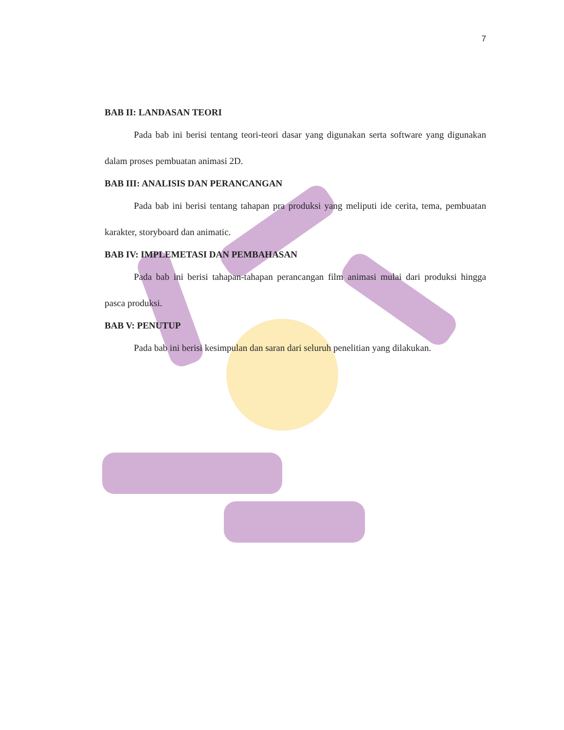7
BAB II: LANDASAN TEORI
Pada bab ini berisi tentang teori-teori dasar yang digunakan serta software yang digunakan dalam proses pembuatan animasi 2D.
BAB III: ANALISIS DAN PERANCANGAN
Pada bab ini berisi tentang tahapan pra produksi yang meliputi ide cerita, tema, pembuatan karakter, storyboard dan animatic.
BAB IV: IMPLEMETASI DAN PEMBAHASAN
Pada bab ini berisi tahapan-tahapan perancangan film animasi mulai dari produksi hingga pasca produksi.
BAB V: PENUTUP
Pada bab ini berisi kesimpulan dan saran dari seluruh penelitian yang dilakukan.